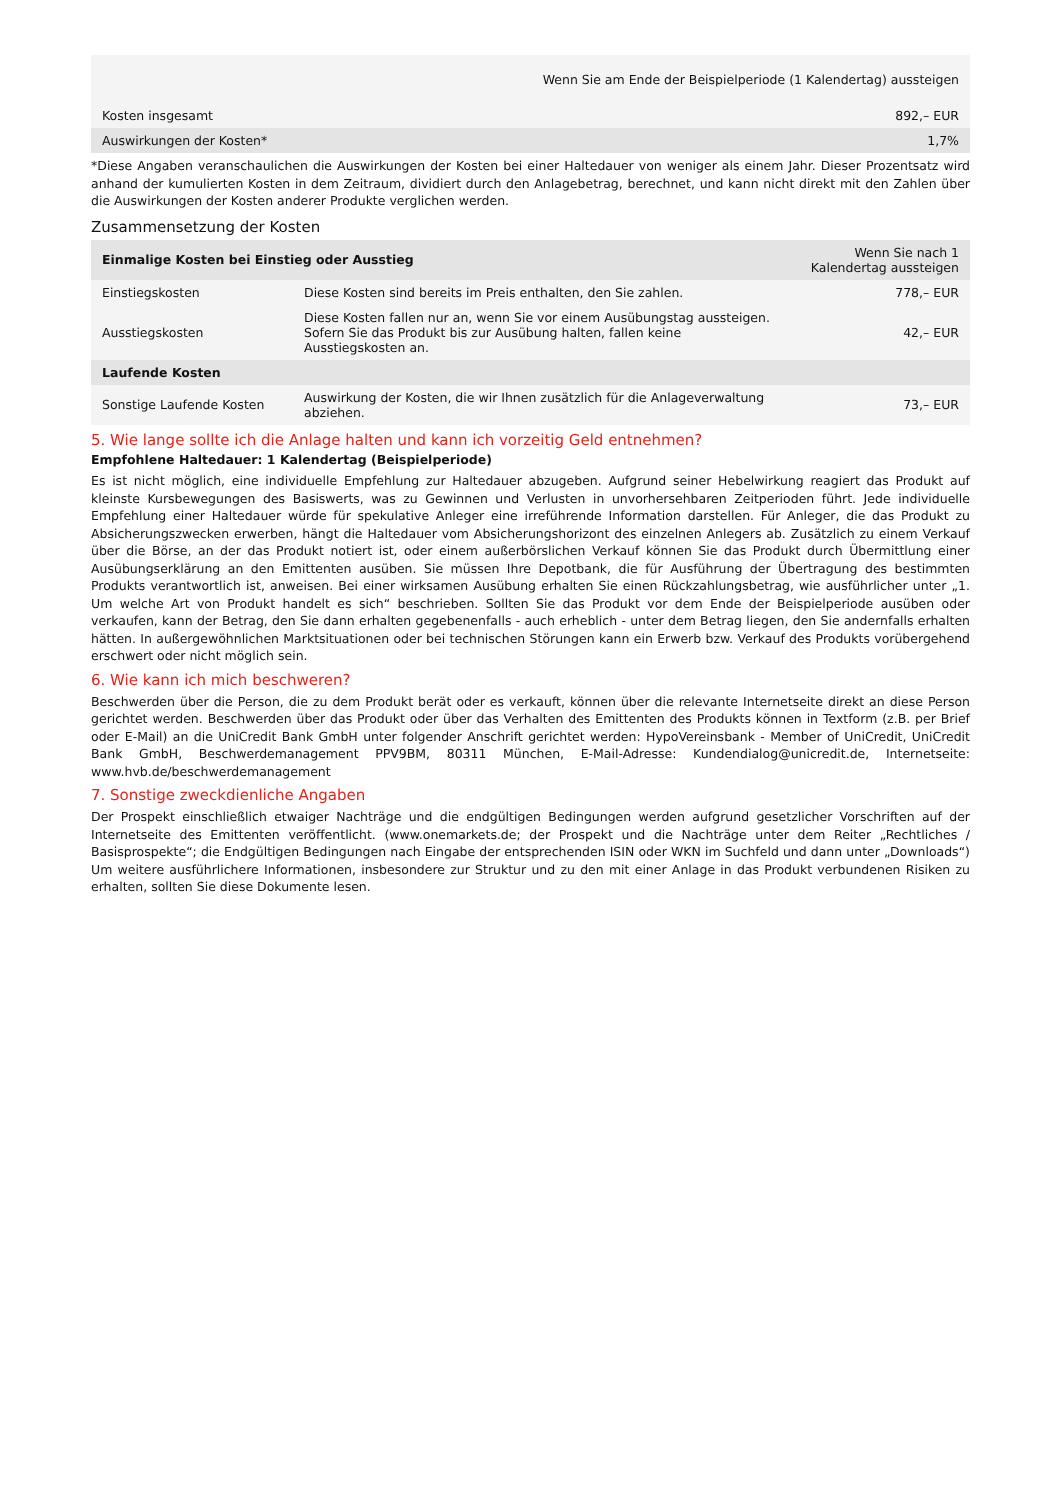| | Wenn Sie am Ende der Beispielperiode (1 Kalendertag) aussteigen |
| Kosten insgesamt | 892,– EUR |
| Auswirkungen der Kosten* | 1,7% |
*Diese Angaben veranschaulichen die Auswirkungen der Kosten bei einer Haltedauer von weniger als einem Jahr. Dieser Prozentsatz wird anhand der kumulierten Kosten in dem Zeitraum, dividiert durch den Anlagebetrag, berechnet, und kann nicht direkt mit den Zahlen über die Auswirkungen der Kosten anderer Produkte verglichen werden.
Zusammensetzung der Kosten
| Einmalige Kosten bei Einstieg oder Ausstieg | | Wenn Sie nach 1 Kalendertag aussteigen |
| Einstiegskosten | Diese Kosten sind bereits im Preis enthalten, den Sie zahlen. | 778,– EUR |
| Ausstiegskosten | Diese Kosten fallen nur an, wenn Sie vor einem Ausübungstag aussteigen. Sofern Sie das Produkt bis zur Ausübung halten, fallen keine Ausstiegskosten an. | 42,– EUR |
| Laufende Kosten | | |
| Sonstige Laufende Kosten | Auswirkung der Kosten, die wir Ihnen zusätzlich für die Anlageverwaltung abziehen. | 73,– EUR |
5. Wie lange sollte ich die Anlage halten und kann ich vorzeitig Geld entnehmen?
Empfohlene Haltedauer: 1 Kalendertag (Beispielperiode)
Es ist nicht möglich, eine individuelle Empfehlung zur Haltedauer abzugeben. Aufgrund seiner Hebelwirkung reagiert das Produkt auf kleinste Kursbewegungen des Basiswerts, was zu Gewinnen und Verlusten in unvorhersehbaren Zeitperioden führt. Jede individuelle Empfehlung einer Haltedauer würde für spekulative Anleger eine irreführende Information darstellen. Für Anleger, die das Produkt zu Absicherungszwecken erwerben, hängt die Haltedauer vom Absicherungshorizont des einzelnen Anlegers ab. Zusätzlich zu einem Verkauf über die Börse, an der das Produkt notiert ist, oder einem außerbörslichen Verkauf können Sie das Produkt durch Übermittlung einer Ausübungserklärung an den Emittenten ausüben. Sie müssen Ihre Depotbank, die für Ausführung der Übertragung des bestimmten Produkts verantwortlich ist, anweisen. Bei einer wirksamen Ausübung erhalten Sie einen Rückzahlungsbetrag, wie ausführlicher unter „1. Um welche Art von Produkt handelt es sich“ beschrieben. Sollten Sie das Produkt vor dem Ende der Beispielperiode ausüben oder verkaufen, kann der Betrag, den Sie dann erhalten gegebenenfalls - auch erheblich - unter dem Betrag liegen, den Sie andernfalls erhalten hätten. In außergewöhnlichen Marktsituationen oder bei technischen Störungen kann ein Erwerb bzw. Verkauf des Produkts vorübergehend erschwert oder nicht möglich sein.
6. Wie kann ich mich beschweren?
Beschwerden über die Person, die zu dem Produkt berät oder es verkauft, können über die relevante Internetseite direkt an diese Person gerichtet werden. Beschwerden über das Produkt oder über das Verhalten des Emittenten des Produkts können in Textform (z.B. per Brief oder E-Mail) an die UniCredit Bank GmbH unter folgender Anschrift gerichtet werden: HypoVereinsbank - Member of UniCredit, UniCredit Bank GmbH, Beschwerdemanagement PPV9BM, 80311 München, E-Mail-Adresse: Kundendialog@unicredit.de, Internetseite: www.hvb.de/beschwerdemanagement
7. Sonstige zweckdienliche Angaben
Der Prospekt einschließlich etwaiger Nachträge und die endgültigen Bedingungen werden aufgrund gesetzlicher Vorschriften auf der Internetseite des Emittenten veröffentlicht. (www.onemarkets.de; der Prospekt und die Nachträge unter dem Reiter „Rechtliches / Basisprospekte“; die Endgültigen Bedingungen nach Eingabe der entsprechenden ISIN oder WKN im Suchfeld und dann unter „Downloads“) Um weitere ausführlichere Informationen, insbesondere zur Struktur und zu den mit einer Anlage in das Produkt verbundenen Risiken zu erhalten, sollten Sie diese Dokumente lesen.